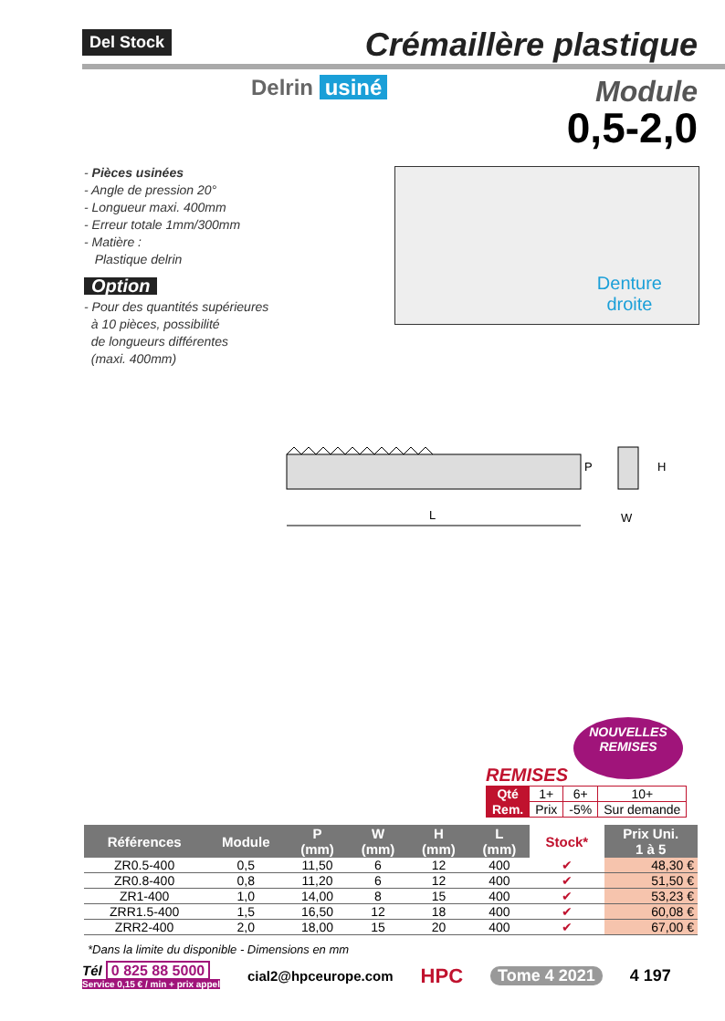Del Stock
Crémaillère plastique
Delrin usiné
Module
0,5-2,0
- Pièces usinées
- Angle de pression 20°
- Longueur maxi. 400mm
- Erreur totale 1mm/300mm
- Matière :
Plastique delrin
Option
- Pour des quantités supérieures
à 10 pièces, possibilité
de longueurs différentes
(maxi. 400mm)
Denture
droite
L
P
H
W
NOUVELLES
REMISES
REMISES
| Qté | 1+ | 6+ | 10+ |
| Rem. | Prix | -5% | Sur demande |
| Références | Module | P (mm) | W (mm) | H (mm) | L (mm) | Stock* | Prix Uni. 1 à 5 |
| --- | --- | --- | --- | --- | --- | --- | --- |
| ZR0.5-400 | 0,5 | 11,50 | 6 | 12 | 400 | ✔ | 48,30 € |
| ZR0.8-400 | 0,8 | 11,20 | 6 | 12 | 400 | ✔ | 51,50 € |
| ZR1-400 | 1,0 | 14,00 | 8 | 15 | 400 | ✔ | 53,23 € |
| ZRR1.5-400 | 1,5 | 16,50 | 12 | 18 | 400 | ✔ | 60,08 € |
| ZRR2-400 | 2,0 | 18,00 | 15 | 20 | 400 | ✔ | 67,00 € |
*Dans la limite du disponible - Dimensions en mm
Tél 0 825 88 5000
Service 0,15 € / min + prix appel
cial2@hpceurope.com
HPC
Tome 4 2021 4 197